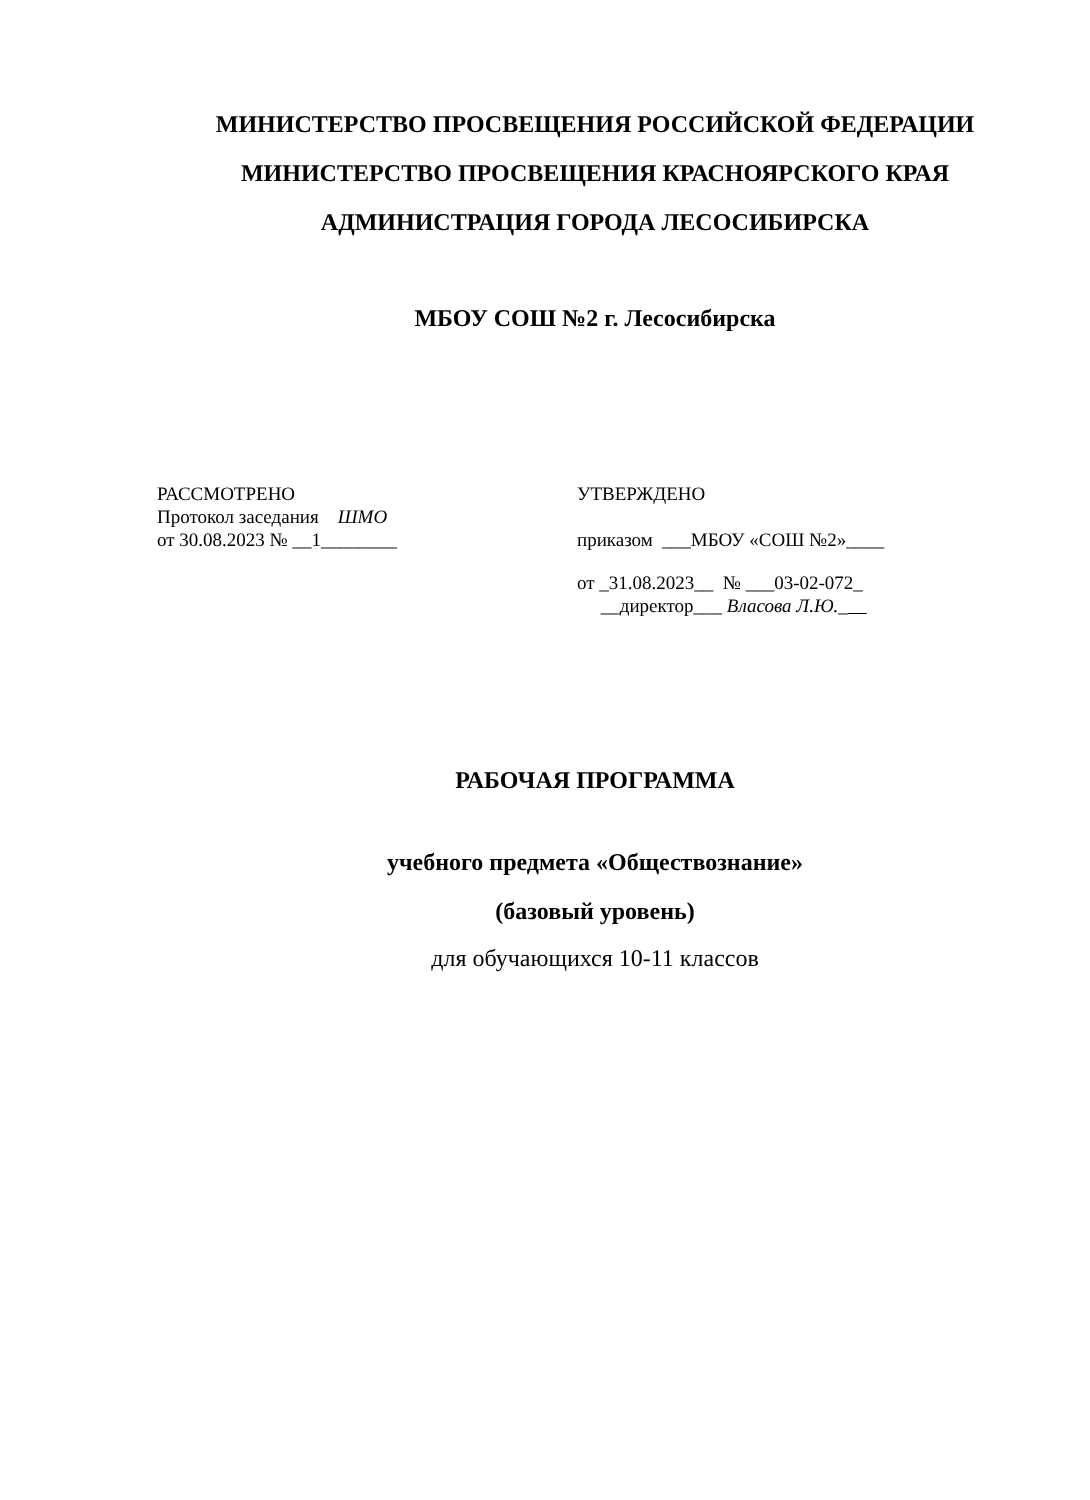МИНИСТЕРСТВО ПРОСВЕЩЕНИЯ РОССИЙСКОЙ ФЕДЕРАЦИИ
МИНИСТЕРСТВО ПРОСВЕЩЕНИЯ КРАСНОЯРСКОГО КРАЯ
АДМИНИСТРАЦИЯ ГОРОДА ЛЕСОСИБИРСКА
МБОУ СОШ №2 г. Лесосибирска
РАССМОТРЕНО
Протокол заседания ШМО
от 30.08.2023 № __1________
УТВЕРЖДЕНО
приказом ___МБОУ «СОШ №2»____
от _31.08.2023__ № ___03-02-072_
__директор___ Власова Л.Ю._
РАБОЧАЯ ПРОГРАММА
учебного предмета «Обществознание»
(базовый уровень)
для обучающихся 10-11 классов